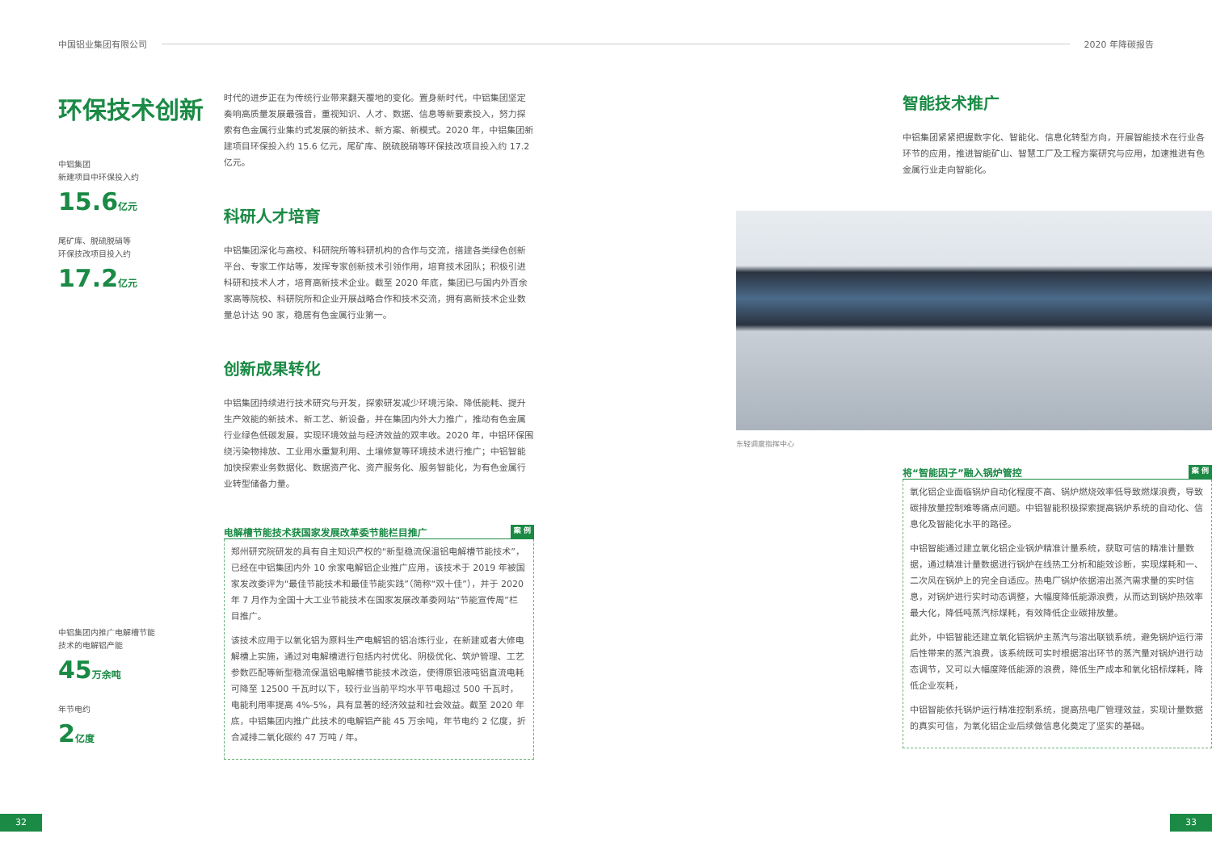中国铝业集团有限公司 2020 年降碳报告
环保技术创新
中铝集团
新建项目中环保投入约
15.6亿元
尾矿库、脱硫脱硝等
环保技改项目投入约
17.2亿元
中铝集团内推广电解槽节能
技术的电解铝产能
45万余吨
年节电约
2亿度
时代的进步正在为传统行业带来翻天覆地的变化。置身新时代，中铝集团坚定奏响高质量发展最强音，重视知识、人才、数据、信息等新要素投入，努力探索有色金属行业集约式发展的新技术、新方案、新模式。2020 年，中铝集团新建项目环保投入约 15.6 亿元，尾矿库、脱硫脱硝等环保技改项目投入约 17.2 亿元。
科研人才培育
中铝集团深化与高校、科研院所等科研机构的合作与交流，搭建各类绿色创新平台、专家工作站等，发挥专家创新技术引领作用，培育技术团队；积极引进科研和技术人才，培育高新技术企业。截至 2020 年底，集团已与国内外百余家高等院校、科研院所和企业开展战略合作和技术交流，拥有高新技术企业数量总计达 90 家，稳居有色金属行业第一。
创新成果转化
中铝集团持续进行技术研究与开发，探索研发减少环境污染、降低能耗、提升生产效能的新技术、新工艺、新设备，并在集团内外大力推广，推动有色金属行业绿色低碳发展，实现环境效益与经济效益的双丰收。2020 年，中铝环保围绕污染物排放、工业用水重复利用、土壤修复等环境技术进行推广；中铝智能加快探索业务数据化、数据资产化、资产服务化、服务智能化，为有色金属行业转型储备力量。
电解槽节能技术获国家发展改革委节能栏目推广 案 例
郑州研究院研发的具有自主知识产权的“新型稳流保温铝电解槽节能技术”，已经在中铝集团内外 10 余家电解铝企业推广应用，该技术于 2019 年被国家发改委评为“最佳节能技术和最佳节能实践”（简称“双十佳”），并于 2020 年 7 月作为全国十大工业节能技术在国家发展改革委网站“节能宣传周”栏目推广。
该技术应用于以氧化铝为原料生产电解铝的铝冶炼行业，在新建或者大修电解槽上实施，通过对电解槽进行包括内衬优化、阴极优化、筑炉管理、工艺参数匹配等新型稳流保温铝电解槽节能技术改造，使得原铝液吨铝直流电耗可降至 12500 千瓦时以下，较行业当前平均水平节电超过 500 千瓦时，电能利用率提高 4%-5%，具有显著的经济效益和社会效益。截至 2020 年底，中铝集团内推广此技术的电解铝产能 45 万余吨，年节电约 2 亿度，折合减排二氧化碳约 47 万吨 / 年。
智能技术推广
中铝集团紧紧把握数字化、智能化、信息化转型方向，开展智能技术在行业各环节的应用，推进智能矿山、智慧工厂及工程方案研究与应用，加速推进有色金属行业走向智能化。
东轻调度指挥中心
将“智能因子”融入锅炉管控 案 例
氧化铝企业面临锅炉自动化程度不高、锅炉燃烧效率低导致燃煤浪费，导致碳排放量控制难等痛点问题。中铝智能积极探索提高锅炉系统的自动化、信息化及智能化水平的路径。
中铝智能通过建立氧化铝企业锅炉精准计量系统，获取可信的精准计量数据，通过精准计量数据进行锅炉在线热工分析和能效诊断，实现煤耗和一、二次风在锅炉上的完全自适应。热电厂锅炉依据溶出蒸汽需求量的实时信息，对锅炉进行实时动态调整，大幅度降低能源浪费，从而达到锅炉热效率最大化，降低吨蒸汽标煤耗，有效降低企业碳排放量。
此外，中铝智能还建立氧化铝锅炉主蒸汽与溶出联锁系统，避免锅炉运行滞后性带来的蒸汽浪费，该系统既可实时根据溶出环节的蒸汽量对锅炉进行动态调节，又可以大幅度降低能源的浪费，降低生产成本和氧化铝标煤耗，降低企业炭耗，
中铝智能依托锅炉运行精准控制系统，提高热电厂管理效益，实现计量数据的真实可信，为氧化铝企业后续做信息化奠定了坚实的基础。
32 33